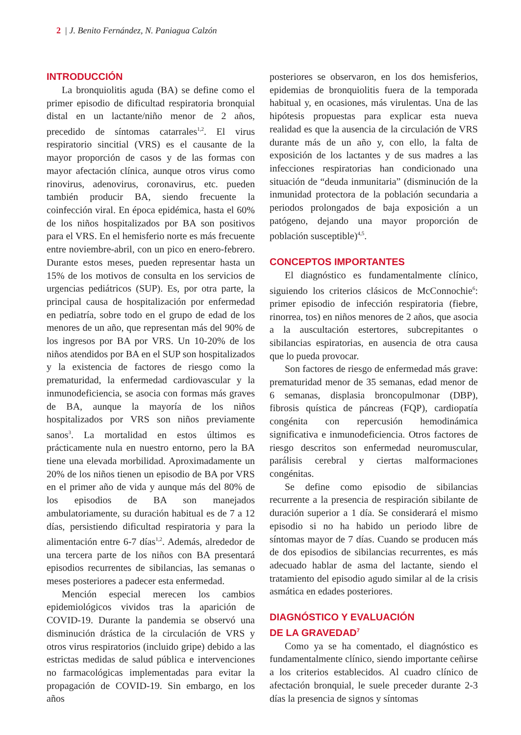2 | J. Benito Fernández, N. Paniagua Calzón
INTRODUCCIÓN
La bronquiolitis aguda (BA) se define como el primer episodio de dificultad respiratoria bronquial distal en un lactante/niño menor de 2 años, precedido de síntomas catarrales<sup>1,2</sup>. El virus respiratorio sincitial (VRS) es el causante de la mayor proporción de casos y de las formas con mayor afectación clínica, aunque otros virus como rinovirus, adenovirus, coronavirus, etc. pueden también producir BA, siendo frecuente la coinfección viral. En época epidémica, hasta el 60% de los niños hospitalizados por BA son positivos para el VRS. En el hemisferio norte es más frecuente entre noviembre-abril, con un pico en enero-febrero. Durante estos meses, pueden representar hasta un 15% de los motivos de consulta en los servicios de urgencias pediátricos (SUP). Es, por otra parte, la principal causa de hospitalización por enfermedad en pediatría, sobre todo en el grupo de edad de los menores de un año, que representan más del 90% de los ingresos por BA por VRS. Un 10-20% de los niños atendidos por BA en el SUP son hospitalizados y la existencia de factores de riesgo como la prematuridad, la enfermedad cardiovascular y la inmunodeficiencia, se asocia con formas más graves de BA, aunque la mayoría de los niños hospitalizados por VRS son niños previamente sanos<sup>3</sup>. La mortalidad en estos últimos es prácticamente nula en nuestro entorno, pero la BA tiene una elevada morbilidad. Aproximadamente un 20% de los niños tienen un episodio de BA por VRS en el primer año de vida y aunque más del 80% de los episodios de BA son manejados ambulatoriamente, su duración habitual es de 7 a 12 días, persistiendo dificultad respiratoria y para la alimentación entre 6-7 días<sup>1,2</sup>. Además, alrededor de una tercera parte de los niños con BA presentará episodios recurrentes de sibilancias, las semanas o meses posteriores a padecer esta enfermedad.
Mención especial merecen los cambios epidemiológicos vividos tras la aparición de COVID-19. Durante la pandemia se observó una disminución drástica de la circulación de VRS y otros virus respiratorios (incluido gripe) debido a las estrictas medidas de salud pública e intervenciones no farmacológicas implementadas para evitar la propagación de COVID-19. Sin embargo, en los años
posteriores se observaron, en los dos hemisferios, epidemias de bronquiolitis fuera de la temporada habitual y, en ocasiones, más virulentas. Una de las hipótesis propuestas para explicar esta nueva realidad es que la ausencia de la circulación de VRS durante más de un año y, con ello, la falta de exposición de los lactantes y de sus madres a las infecciones respiratorias han condicionado una situación de “deuda inmunitaria” (disminución de la inmunidad protectora de la población secundaria a periodos prolongados de baja exposición a un patógeno, dejando una mayor proporción de población susceptible)<sup>4,5</sup>.
CONCEPTOS IMPORTANTES
El diagnóstico es fundamentalmente clínico, siguiendo los criterios clásicos de McConnochie<sup>6</sup>: primer episodio de infección respiratoria (fiebre, rinorrea, tos) en niños menores de 2 años, que asocia a la auscultación estertores, subcrepitantes o sibilancias espiratorias, en ausencia de otra causa que lo pueda provocar.
Son factores de riesgo de enfermedad más grave: prematuridad menor de 35 semanas, edad menor de 6 semanas, displasia broncopulmonar (DBP), fibrosis quística de páncreas (FQP), cardiopatía congénita con repercusión hemodinámica significativa e inmunodeficiencia. Otros factores de riesgo descritos son enfermedad neuromuscular, parálisis cerebral y ciertas malformaciones congénitas.
Se define como episodio de sibilancias recurrente a la presencia de respiración sibilante de duración superior a 1 día. Se considerará el mismo episodio si no ha habido un periodo libre de síntomas mayor de 7 días. Cuando se producen más de dos episodios de sibilancias recurrentes, es más adecuado hablar de asma del lactante, siendo el tratamiento del episodio agudo similar al de la crisis asmática en edades posteriores.
DIAGNÓSTICO Y EVALUACIÓN
DE LA GRAVEDAD<sup>7</sup>
Como ya se ha comentado, el diagnóstico es fundamentalmente clínico, siendo importante ceñirse a los criterios establecidos. Al cuadro clínico de afectación bronquial, le suele preceder durante 2-3 días la presencia de signos y síntomas